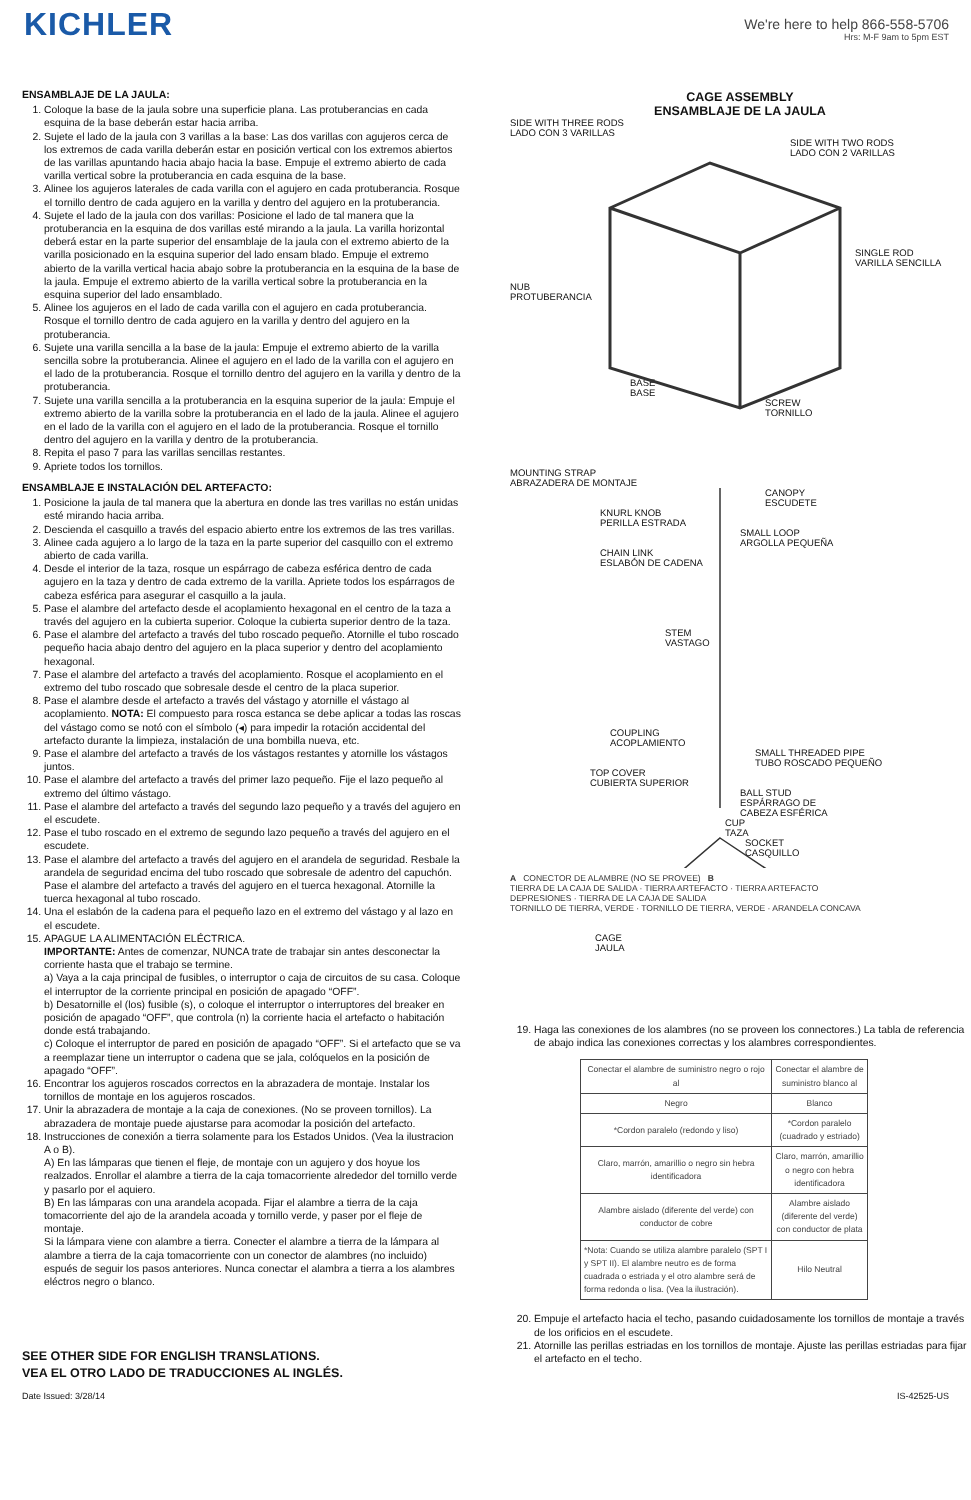KICHLER
We're here to help 866-558-5706
Hrs: M-F 9am to 5pm EST
ENSAMBLAJE DE LA JAULA:
1. Coloque la base de la jaula sobre una superficie plana. Las protuberancias en cada esquina de la base deberán estar hacia arriba.
2. Sujete el lado de la jaula con 3 varillas a la base: Las dos varillas con agujeros cerca de los extremos de cada varilla deberán estar en posición vertical con los extremos abiertos de las varillas apuntando hacia abajo hacia la base. Empuje el extremo abierto de cada varilla vertical sobre la protuberancia en cada esquina de la base.
3. Alinee los agujeros laterales de cada varilla con el agujero en cada protuberancia. Rosque el tornillo dentro de cada agujero en la varilla y dentro del agujero en la protuberancia.
4. Sujete el lado de la jaula con dos varillas: Posicione el lado de tal manera que la protuberancia en la esquina de dos varillas esté mirando a la jaula. La varilla horizontal deberá estar en la parte superior del ensamblaje de la jaula con el extremo abierto de la varilla posicionado en la esquina superior del lado ensam blado. Empuje el extremo abierto de la varilla vertical hacia abajo sobre la protuberancia en la esquina de la base de la jaula. Empuje el extremo abierto de la varilla vertical sobre la protuberancia en la esquina superior del lado ensamblado.
5. Alinee los agujeros en el lado de cada varilla con el agujero en cada protuberancia. Rosque el tornillo dentro de cada agujero en la varilla y dentro del agujero en la protuberancia.
6. Sujete una varilla sencilla a la base de la jaula: Empuje el extremo abierto de la varilla sencilla sobre la protuberancia. Alinee el agujero en el lado de la varilla con el agujero en el lado de la protuberancia. Rosque el tornillo dentro del agujero en la varilla y dentro de la protuberancia.
7. Sujete una varilla sencilla a la protuberancia en la esquina superior de la jaula: Empuje el extremo abierto de la varilla sobre la protuberancia en el lado de la jaula. Alinee el agujero en el lado de la varilla con el agujero en el lado de la protuberancia. Rosque el tornillo dentro del agujero en la varilla y dentro de la protuberancia.
8. Repita el paso 7 para las varillas sencillas restantes.
9. Apriete todos los tornillos.
ENSAMBLAJE E INSTALACIÓN DEL ARTEFACTO:
1. Posicione la jaula de tal manera que la abertura en donde las tres varillas no están unidas esté mirando hacia arriba.
2. Descienda el casquillo a través del espacio abierto entre los extremos de las tres varillas.
3. Alinee cada agujero a lo largo de la taza en la parte superior del casquillo con el extremo abierto de cada varilla.
4. Desde el interior de la taza, rosque un espárrago de cabeza esférica dentro de cada agujero en la taza y dentro de cada extremo de la varilla. Apriete todos los espárragos de cabeza esférica para asegurar el casquillo a la jaula.
5. Pase el alambre del artefacto desde el acoplamiento hexagonal en el centro de la taza a través del agujero en la cubierta superior. Coloque la cubierta superior dentro de la taza.
6. Pase el alambre del artefacto a través del tubo roscado pequeño. Atornille el tubo roscado pequeño hacia abajo dentro del agujero en la placa superior y dentro del acoplamiento hexagonal.
7. Pase el alambre del artefacto a través del acoplamiento. Rosque el acoplamiento en el extremo del tubo roscado que sobresale desde el centro de la placa superior.
8. Pase el alambre desde el artefacto a través del vástago y atornille el vástago al acoplamiento. NOTA: El compuesto para rosca estanca se debe aplicar a todas las roscas del vástago como se notó con el símbolo (◂) para impedir la rotación accidental del artefacto durante la limpieza, instalación de una bombilla nueva, etc.
9. Pase el alambre del artefacto a través de los vástagos restantes y atornille los vástagos juntos.
10. Pase el alambre del artefacto a través del primer lazo pequeño. Fije el lazo pequeño al extremo del último vástago.
11. Pase el alambre del artefacto a través del segundo lazo pequeño y a través del agujero en el escudete.
12. Pase el tubo roscado en el extremo de segundo lazo pequeño a través del agujero en el escudete.
13. Pase el alambre del artefacto a través del agujero en el arandela de seguridad. Resbale la arandela de seguridad encima del tubo roscado que sobresale de adentro del capuchón. Pase el alambre del artefacto a través del agujero en el tuerca hexagonal. Atornille la tuerca hexagonal al tubo roscado.
14. Una el eslabón de la cadena para el pequeño lazo en el extremo del vástago y al lazo en el escudete.
15. APAGUE LA ALIMENTACIÓN ELÉCTRICA.
IMPORTANTE: Antes de comenzar, NUNCA trate de trabajar sin antes desconectar la corriente hasta que el trabajo se termine.
a) Vaya a la caja principal de fusibles, o interruptor o caja de circuitos de su casa. Coloque el interruptor de la corriente principal en posición de apagado “OFF”.
b) Desatornille el (los) fusible (s), o coloque el interruptor o interruptores del breaker en posición de apagado “OFF”, que controla (n) la corriente hacia el artefacto o habitación donde está trabajando.
c) Coloque el interruptor de pared en posición de apagado “OFF”. Si el artefacto que se va a reemplazar tiene un interruptor o cadena que se jala, colóquelos en la posición de apagado “OFF”.
16. Encontrar los agujeros roscados correctos en la abrazadera de montaje. Instalar los tornillos de montaje en los agujeros roscados.
17. Unir la abrazadera de montaje a la caja de conexiones. (No se proveen tornillos). La abrazadera de montaje puede ajustarse para acomodar la posición del artefacto.
18. Instrucciones de conexión a tierra solamente para los Estados Unidos. (Vea la ilustracion A o B).
A) En las lámparas que tienen el fleje, de montaje con un agujero y dos hoyue los realzados. Enrollar el alambre a tierra de la caja tomacorriente alrededor del tornillo verde y pasarlo por el aquiero.
B) En las lámparas con una arandela acopada. Fijar el alambre a tierra de la caja tomacorriente del ajo de la arandela acoada y tornillo verde, y paser por el fleje de montaje.
Si la lámpara viene con alambre a tierra. Conecter el alambre a tierra de la lámpara al alambre a tierra de la caja tomacorriente con un conector de alambres (no incluido) espués de seguir los pasos anteriores. Nunca conectar el alambra a tierra a los alambres eléctros negro o blanco.
SEE OTHER SIDE FOR ENGLISH TRANSLATIONS.
VEA EL OTRO LADO DE TRADUCCIONES AL INGLÉS.
CAGE ASSEMBLY
ENSAMBLAJE DE LA JAULA
SIDE WITH THREE RODS
LADO CON 3 VARILLAS
SIDE WITH TWO RODS
LADO CON 2 VARILLAS
SINGLE ROD
VARILLA SENCILLA
NUB
PROTUBERANCIA
BASE
BASE
SCREW
TORNILLO
MOUNTING STRAP
ABRAZADERA DE MONTAJE
CANOPY
ESCUDETE
KNURL KNOB
PERILLA ESTRADA
SMALL LOOP
ARGOLLA PEQUEÑA
CHAIN LINK
ESLABÓN DE CADENA
STEM
VASTAGO
COUPLING
ACOPLAMIENTO
SMALL THREADED PIPE
TUBO ROSCADO PEQUEÑO
TOP COVER
CUBIERTA SUPERIOR
BALL STUD
ESPÁRRAGO DE
CABEZA ESFÉRICA
CUP
TAZA
SOCKET
CASQUILLO
CAGE
JAULA
A CONECTOR DE ALAMBRE (NO SE PROVEE) B
TIERRA DE LA CAJA DE SALIDA · TIERRA ARTEFACTO · TIERRA ARTEFACTO
DEPRESIONES · TIERRA DE LA CAJA DE SALIDA
TORNILLO DE TIERRA, VERDE · TORNILLO DE TIERRA, VERDE · ARANDELA CONCAVA
19. Haga las conexiones de los alambres (no se proveen los connectores.) La tabla de referencia de abajo indica las conexiones correctas y los alambres correspondientes.
| Conectar el alambre de suministro negro o rojo al | Conectar el alambre de suministro blanco al |
| Negro | Blanco |
| *Cordon paralelo (redondo y liso) | *Cordon paralelo (cuadrado y estriado) |
| Claro, marrón, amarillio o negro sin hebra identificadora | Claro, marrón, amarillio o negro con hebra identificadora |
| Alambre aislado (diferente del verde) con conductor de cobre | Alambre aislado (diferente del verde) con conductor de plata |
| *Nota: Cuando se utiliza alambre paralelo (SPT I y SPT II). El alambre neutro es de forma cuadrada o estriada y el otro alambre será de forma redonda o lisa. (Vea la ilustración). | Hilo Neutral |
20. Empuje el artefacto hacia el techo, pasando cuidadosamente los tornillos de montaje a través de los orificios en el escudete.
21. Atornille las perillas estriadas en los tornillos de montaje. Ajuste las perillas estriadas para fijar el artefacto en el techo.
Date Issued: 3/28/14 IS-42525-US